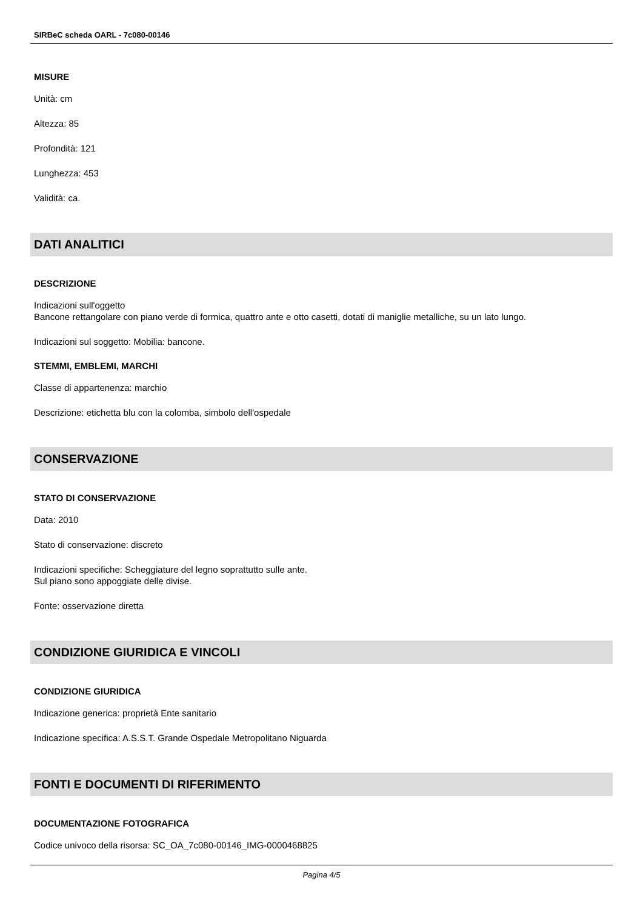SIRBeC scheda OARL - 7c080-00146
MISURE
Unità: cm
Altezza: 85
Profondità: 121
Lunghezza: 453
Validità: ca.
DATI ANALITICI
DESCRIZIONE
Indicazioni sull'oggetto
Bancone rettangolare con piano verde di formica, quattro ante e otto casetti, dotati di maniglie metalliche, su un lato lungo.
Indicazioni sul soggetto: Mobilia: bancone.
STEMMI, EMBLEMI, MARCHI
Classe di appartenenza: marchio
Descrizione: etichetta blu con la colomba, simbolo dell'ospedale
CONSERVAZIONE
STATO DI CONSERVAZIONE
Data: 2010
Stato di conservazione: discreto
Indicazioni specifiche: Scheggiature del legno soprattutto sulle ante.
Sul piano sono appoggiate delle divise.
Fonte: osservazione diretta
CONDIZIONE GIURIDICA E VINCOLI
CONDIZIONE GIURIDICA
Indicazione generica: proprietà Ente sanitario
Indicazione specifica: A.S.S.T. Grande Ospedale Metropolitano Niguarda
FONTI E DOCUMENTI DI RIFERIMENTO
DOCUMENTAZIONE FOTOGRAFICA
Codice univoco della risorsa: SC_OA_7c080-00146_IMG-0000468825
Pagina 4/5